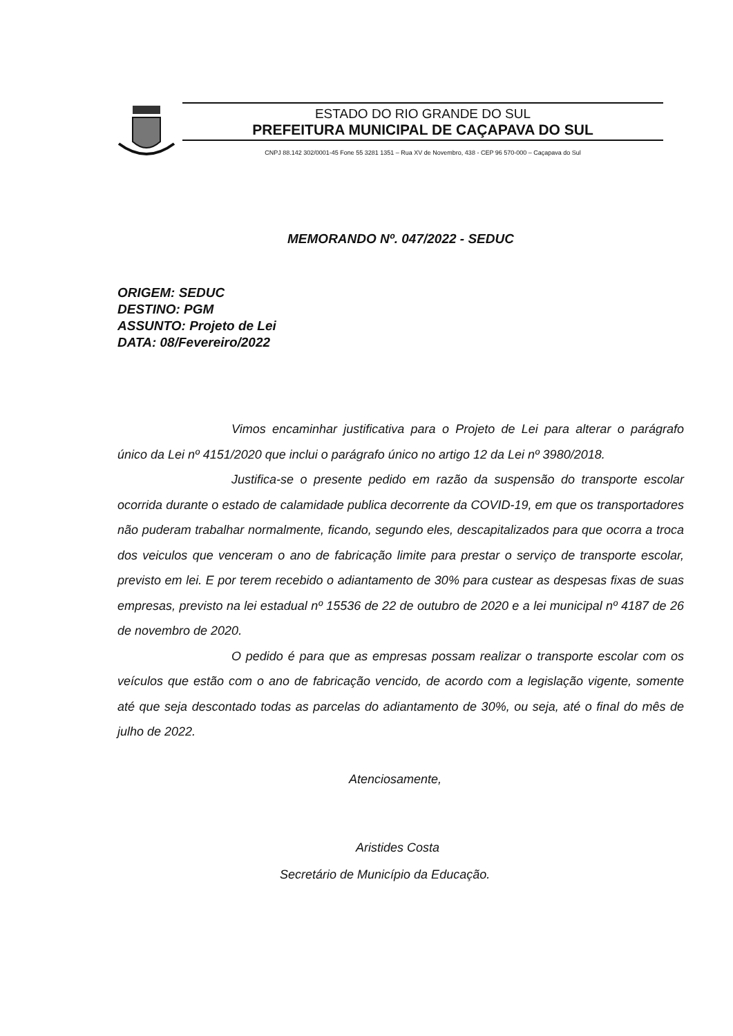ESTADO DO RIO GRANDE DO SUL
PREFEITURA MUNICIPAL DE CAÇAPAVA DO SUL
CNPJ 88.142 302/0001-45 Fone 55 3281 1351 – Rua XV de Novembro, 438 - CEP 96 570-000 – Caçapava do Sul
MEMORANDO Nº. 047/2022 - SEDUC
ORIGEM: SEDUC
DESTINO: PGM
ASSUNTO: Projeto de Lei
DATA: 08/Fevereiro/2022
Vimos encaminhar justificativa para o Projeto de Lei para alterar o parágrafo único da Lei nº 4151/2020 que inclui o parágrafo único no artigo 12 da Lei nº 3980/2018.
Justifica-se o presente pedido em razão da suspensão do transporte escolar ocorrida durante o estado de calamidade publica decorrente da COVID-19, em que os transportadores não puderam trabalhar normalmente, ficando, segundo eles, descapitalizados para que ocorra a troca dos veiculos que venceram o ano de fabricação limite para prestar o serviço de transporte escolar, previsto em lei. E por terem recebido o adiantamento de 30% para custear as despesas fixas de suas empresas, previsto na lei estadual nº 15536 de 22 de outubro de 2020 e a lei municipal nº 4187 de 26 de novembro de 2020.
O pedido é para que as empresas possam realizar o transporte escolar com os veículos que estão com o ano de fabricação vencido, de acordo com a legislação vigente, somente até que seja descontado todas as parcelas do adiantamento de 30%, ou seja, até o final do mês de julho de 2022.
Atenciosamente,
Aristides Costa
Secretário de Município da Educação.